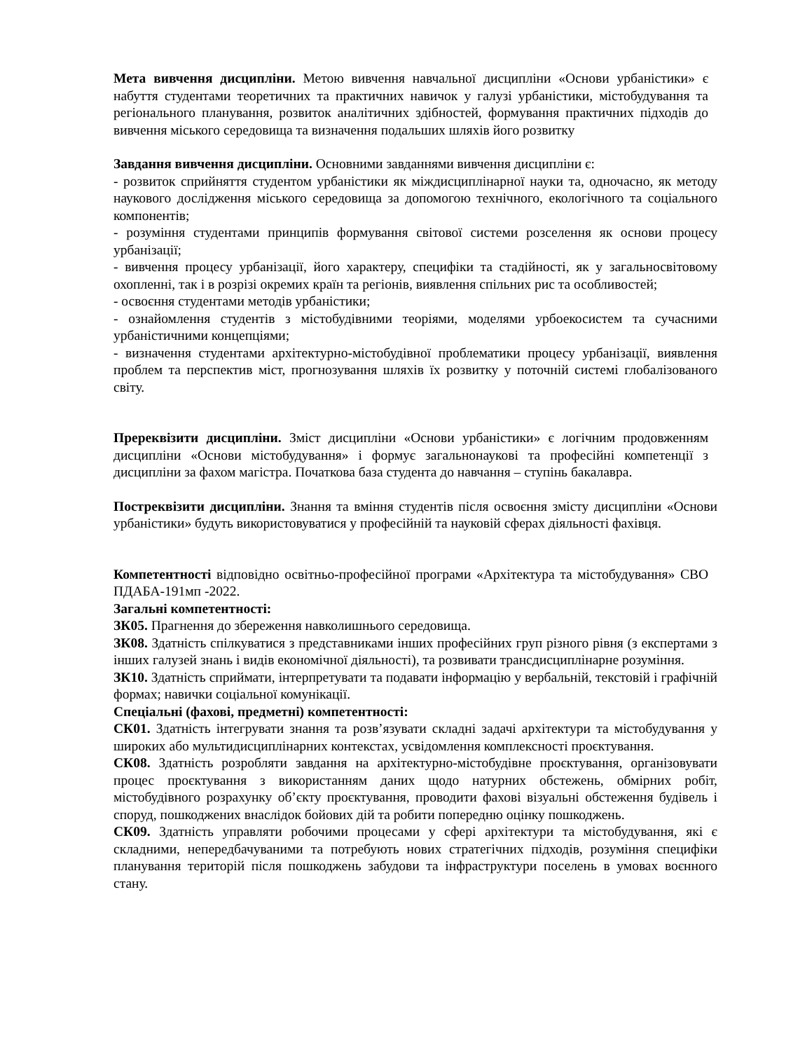Мета вивчення дисципліни. Метою вивчення навчальної дисципліни «Основи урбаністики» є набуття студентами теоретичних та практичних навичок у галузі урбаністики, містобудування та регіонального планування, розвиток аналітичних здібностей, формування практичних підходів до вивчення міського середовища та визначення подальших шляхів його розвитку
Завдання вивчення дисципліни. Основними завданнями вивчення дисципліни є:
- розвиток сприйняття студентом урбаністики як міждисциплінарної науки та, одночасно, як методу наукового дослідження міського середовища за допомогою технічного, екологічного та соціального компонентів;
- розуміння студентами принципів формування світової системи розселення як основи процесу урбанізації;
- вивчення процесу урбанізації, його характеру, специфіки та стадійності, як у загальносвітовому охопленні, так і в розрізі окремих країн та регіонів, виявлення спільних рис та особливостей;
- освоєння студентами методів урбаністики;
- ознайомлення студентів з містобудівними теоріями, моделями урбоекосистем та сучасними урбаністичними концепціями;
- визначення студентами архітектурно-містобудівної проблематики процесу урбанізації, виявлення проблем та перспектив міст, прогнозування шляхів їх розвитку у поточній системі глобалізованого світу.
Пререквізити дисципліни. Зміст дисципліни «Основи урбаністики» є логічним продовженням дисципліни «Основи містобудування» і формує загальнонаукові та професійні компетенції з дисципліни за фахом магістра. Початкова база студента до навчання – ступінь бакалавра.
Постреквізити дисципліни. Знання та вміння студентів після освоєння змісту дисципліни «Основи урбаністики» будуть використовуватися у професійній та науковій сферах діяльності фахівця.
Компетентності відповідно освітньо-професійної програми «Архітектура та містобудування» СВО ПДАБА-191мп -2022.
Загальні компетентності:
ЗК05. Прагнення до збереження навколишнього середовища.
ЗК08. Здатність спілкуватися з представниками інших професійних груп різного рівня (з експертами з інших галузей знань і видів економічної діяльності), та розвивати трансдисциплінарне розуміння.
ЗК10. Здатність сприймати, інтерпретувати та подавати інформацію у вербальній, текстовій і графічній формах; навички соціальної комунікації.
Спеціальні (фахові, предметні) компетентності:
СК01. Здатність інтегрувати знання та розв’язувати складні задачі архітектури та містобудування у широких або мультидисциплінарних контекстах, усвідомлення комплексності проєктування.
СК08. Здатність розробляти завдання на архітектурно-містобудівне проєктування, організовувати процес проєктування з використанням даних щодо натурних обстежень, обмірних робіт, містобудівного розрахунку об’єкту проєктування, проводити фахові візуальні обстеження будівель і споруд, пошкоджених внаслідок бойових дій та робити попередню оцінку пошкоджень.
СК09. Здатність управляти робочими процесами у сфері архітектури та містобудування, які є складними, непередбачуваними та потребують нових стратегічних підходів, розуміння специфіки планування територій після пошкоджень забудови та інфраструктури поселень в умовах воєнного стану.